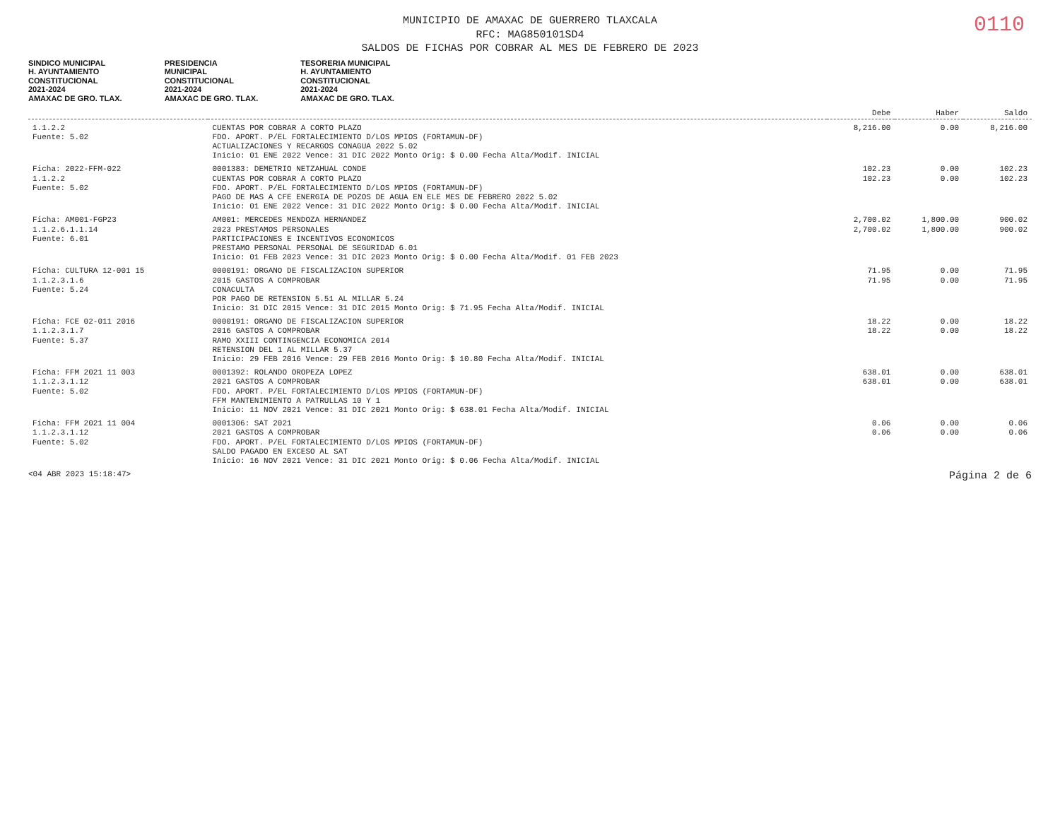0110
MUNICIPIO DE AMAXAC DE GUERRERO TLAXCALA
RFC: MAG850101SD4
SALDOS DE FICHAS POR COBRAR AL MES DE FEBRERO DE 2023
SINDICO MUNICIPAL
H. AYUNTAMIENTO
CONSTITUCIONAL
2021-2024
AMAXAC DE GRO. TLAX.
PRESIDENCIA
MUNICIPAL
CONSTITUCIONAL
2021-2024
AMAXAC DE GRO. TLAX.
TESORERIA MUNICIPAL
H. AYUNTAMIENTO
CONSTITUCIONAL
2021-2024
AMAXAC DE GRO. TLAX.
| | | Debe | Haber | Saldo |
| --- | --- | --- | --- | --- |
| 1.1.2.2 Fuente: 5.02 | CUENTAS POR COBRAR A CORTO PLAZO FDO. APORT. P/EL FORTALECIMIENTO D/LOS MPIOS (FORTAMUN-DF) ACTUALIZACIONES Y RECARGOS CONAGUA 2022 5.02 Inicio: 01 ENE 2022 Vence: 31 DIC 2022 Monto Orig: $ 0.00 Fecha Alta/Modif. INICIAL | 8,216.00 | 0.00 | 8,216.00 |
| Ficha: 2022-FFM-022 1.1.2.2 Fuente: 5.02 | 0001383: DEMETRIO NETZAHUAL CONDE CUENTAS POR COBRAR A CORTO PLAZO FDO. APORT. P/EL FORTALECIMIENTO D/LOS MPIOS (FORTAMUN-DF) PAGO DE MAS A CFE ENERGIA DE POZOS DE AGUA EN ELE MES DE FEBRERO 2022 5.02 Inicio: 01 ENE 2022 Vence: 31 DIC 2022 Monto Orig: $ 0.00 Fecha Alta/Modif. INICIAL | 102.23 102.23 | 0.00 0.00 | 102.23 102.23 |
| Ficha: AM001-FGP23 1.1.2.6.1.1.14 Fuente: 6.01 | AM001: MERCEDES MENDOZA HERNANDEZ 2023 PRESTAMOS PERSONALES PARTICIPACIONES E INCENTIVOS ECONOMICOS PRESTAMO PERSONAL PERSONAL DE SEGURIDAD 6.01 Inicio: 01 FEB 2023 Vence: 31 DIC 2023 Monto Orig: $ 0.00 Fecha Alta/Modif. 01 FEB 2023 | 2,700.02 2,700.02 | 1,800.00 1,800.00 | 900.02 900.02 |
| Ficha: CULTURA 12-001 15 1.1.2.3.1.6 Fuente: 5.24 | 0000191: ORGANO DE FISCALIZACION SUPERIOR 2015 GASTOS A COMPROBAR CONACULTA POR PAGO DE RETENSION 5.51 AL MILLAR 5.24 Inicio: 31 DIC 2015 Vence: 31 DIC 2015 Monto Orig: $ 71.95 Fecha Alta/Modif. INICIAL | 71.95 71.95 | 0.00 0.00 | 71.95 71.95 |
| Ficha: FCE 02-011 2016 1.1.2.3.1.7 Fuente: 5.37 | 0000191: ORGANO DE FISCALIZACION SUPERIOR 2016 GASTOS A COMPROBAR RAMO XXIII CONTINGENCIA ECONOMICA 2014 RETENSION DEL 1 AL MILLAR 5.37 Inicio: 29 FEB 2016 Vence: 29 FEB 2016 Monto Orig: $ 10.80 Fecha Alta/Modif. INICIAL | 18.22 18.22 | 0.00 0.00 | 18.22 18.22 |
| Ficha: FFM 2021 11 003 1.1.2.3.1.12 Fuente: 5.02 | 0001392: ROLANDO OROPEZA LOPEZ 2021 GASTOS A COMPROBAR FDO. APORT. P/EL FORTALECIMIENTO D/LOS MPIOS (FORTAMUN-DF) FFM MANTENIMIENTO A PATRULLAS 10 Y 1 Inicio: 11 NOV 2021 Vence: 31 DIC 2021 Monto Orig: $ 638.01 Fecha Alta/Modif. INICIAL | 638.01 638.01 | 0.00 0.00 | 638.01 638.01 |
| Ficha: FFM 2021 11 004 1.1.2.3.1.12 Fuente: 5.02 | 0001306: SAT 2021 2021 GASTOS A COMPROBAR FDO. APORT. P/EL FORTALECIMIENTO D/LOS MPIOS (FORTAMUN-DF) SALDO PAGADO EN EXCESO AL SAT Inicio: 16 NOV 2021 Vence: 31 DIC 2021 Monto Orig: $ 0.06 Fecha Alta/Modif. INICIAL | 0.06 0.06 | 0.00 0.00 | 0.06 0.06 |
<04 ABR 2023 15:18:47> Página 2 de 6